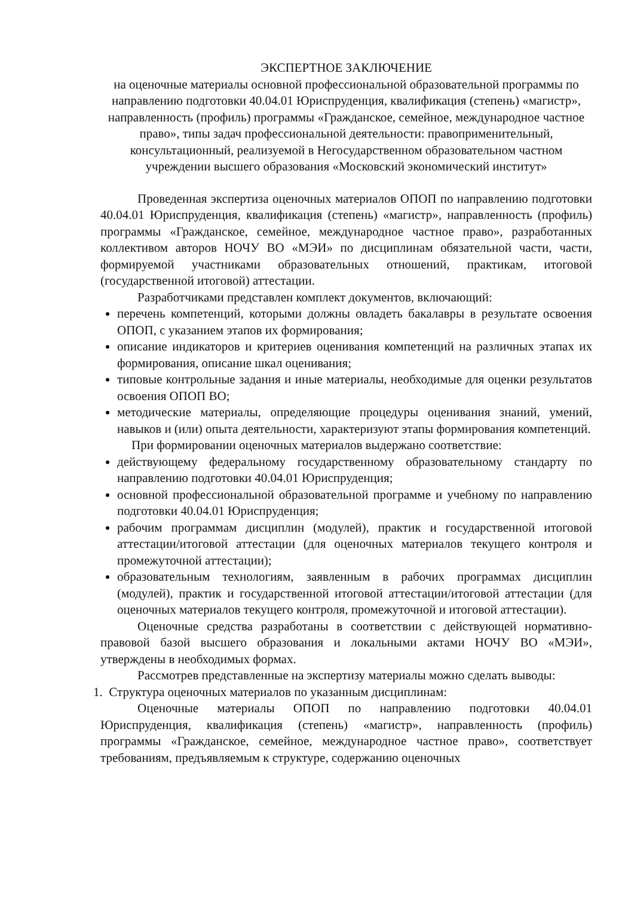ЭКСПЕРТНОЕ ЗАКЛЮЧЕНИЕ
на оценочные материалы основной профессиональной образовательной программы по направлению подготовки 40.04.01 Юриспруденция, квалификация (степень) «магистр», направленность (профиль) программы «Гражданское, семейное, международное частное право», типы задач профессиональной деятельности: правоприменительный, консультационный, реализуемой в Негосударственном образовательном частном учреждении высшего образования «Московский экономический институт»
Проведенная экспертиза оценочных материалов ОПОП по направлению подготовки 40.04.01 Юриспруденция, квалификация (степень) «магистр», направленность (профиль) программы «Гражданское, семейное, международное частное право», разработанных коллективом авторов НОЧУ ВО «МЭИ» по дисциплинам обязательной части, части, формируемой участниками образовательных отношений, практикам, итоговой (государственной итоговой) аттестации.
Разработчиками представлен комплект документов, включающий:
перечень компетенций, которыми должны овладеть бакалавры в результате освоения ОПОП, с указанием этапов их формирования;
описание индикаторов и критериев оценивания компетенций на различных этапах их формирования, описание шкал оценивания;
типовые контрольные задания и иные материалы, необходимые для оценки результатов освоения ОПОП ВО;
методические материалы, определяющие процедуры оценивания знаний, умений, навыков и (или) опыта деятельности, характеризуют этапы формирования компетенций.
При формировании оценочных материалов выдержано соответствие:
действующему федеральному государственному образовательному стандарту по направлению подготовки 40.04.01 Юриспруденция;
основной профессиональной образовательной программе и учебному по направлению подготовки 40.04.01 Юриспруденция;
рабочим программам дисциплин (модулей), практик и государственной итоговой аттестации/итоговой аттестации (для оценочных материалов текущего контроля и промежуточной аттестации);
образовательным технологиям, заявленным в рабочих программах дисциплин (модулей), практик и государственной итоговой аттестации/итоговой аттестации (для оценочных материалов текущего контроля, промежуточной и итоговой аттестации).
Оценочные средства разработаны в соответствии с действующей нормативно- правовой базой высшего образования и локальными актами НОЧУ ВО «МЭИ», утверждены в необходимых формах.
Рассмотрев представленные на экспертизу материалы можно сделать выводы:
1. Структура оценочных материалов по указанным дисциплинам:
Оценочные материалы ОПОП по направлению подготовки 40.04.01 Юриспруденция, квалификация (степень) «магистр», направленность (профиль) программы «Гражданское, семейное, международное частное право», соответствует требованиям, предъявляемым к структуре, содержанию оценочных